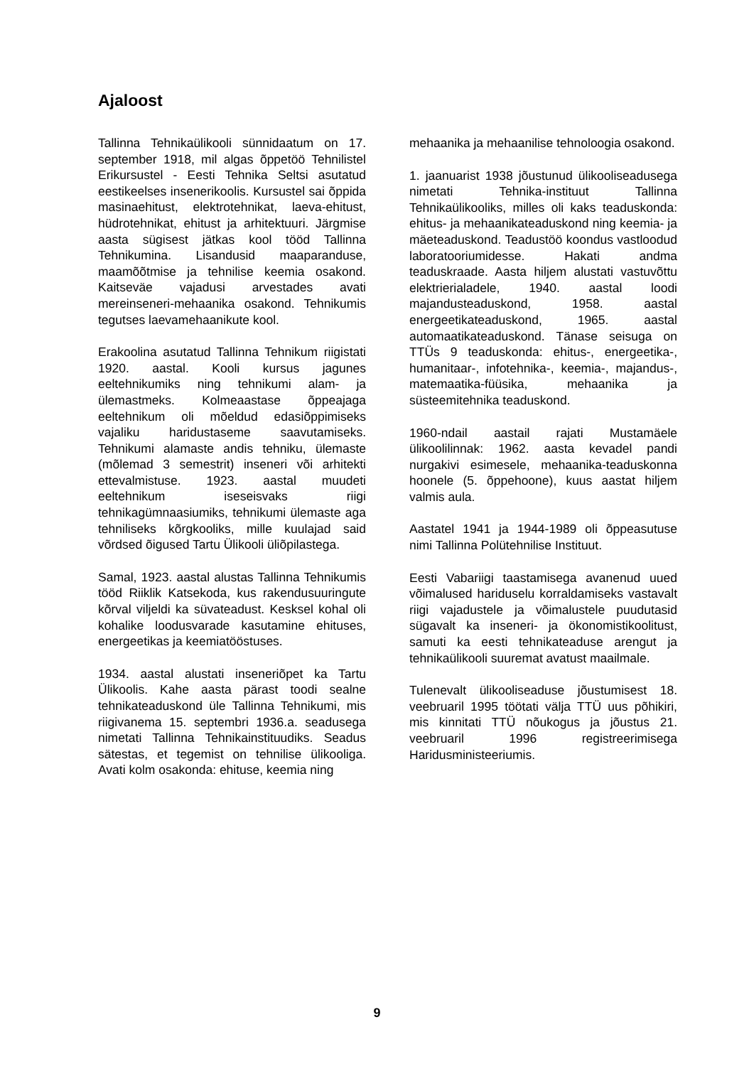Ajaloost
Tallinna Tehnikaülikooli sünnidaatum on 17. september 1918, mil algas õppetöö Tehnilistel Erikursustel - Eesti Tehnika Seltsi asutatud eestikeelses insenerikoolis. Kursustel sai õppida masinaehitust, elektrotehnikat, laeva-ehitust, hüdrotehnikat, ehitust ja arhitektuuri. Järgmise aasta sügisest jätkas kool tööd Tallinna Tehnikumina. Lisandusid maaparanduse, maamõõtmise ja tehnilise keemia osakond. Kaitseväe vajadusi arvestades avati mereinseneri-mehaanika osakond. Tehnikumis tegutses laevamehaanikute kool.
Erakoolina asutatud Tallinna Tehnikum riigistati 1920. aastal. Kooli kursus jagunes eeltehnikumiks ning tehnikumi alam- ja ülemastmeks. Kolmeaastase õppeajaga eeltehnikum oli mõeldud edasiõppimiseks vajaliku haridustaseme saavutamiseks. Tehnikumi alamaste andis tehniku, ülemaste (mõlemad 3 semestrit) inseneri või arhitekti ettevalmistuse. 1923. aastal muudeti eeltehnikum iseseisvaks riigi tehnikagümnaasiumiks, tehnikumi ülemaste aga tehniliseks kõrgkooliks, mille kuulajad said võrdsed õigused Tartu Ülikooli üliõpilastega.
Samal, 1923. aastal alustas Tallinna Tehnikumis tööd Riiklik Katsekoda, kus rakendusuuringute kõrval viljeldi ka süvateadust. Kesksel kohal oli kohalike loodusvarade kasutamine ehituses, energeetikas ja keemiatööstuses.
1934. aastal alustati inseneriõpet ka Tartu Ülikoolis. Kahe aasta pärast toodi sealne tehnikateaduskond üle Tallinna Tehnikumi, mis riigivanema 15. septembri 1936.a. seadusega nimetati Tallinna Tehnikainstituudiks. Seadus sätestas, et tegemist on tehnilise ülikooliga. Avati kolm osakonda: ehituse, keemia ning
mehaanika ja mehaanilise tehnoloogia osakond.
1. jaanuarist 1938 jõustunud ülikooliseadusega nimetati Tehnika-instituut Tallinna Tehnikaülikooliks, milles oli kaks teaduskonda: ehitus- ja mehaanikateaduskond ning keemia- ja mäeteaduskond. Teadustöö koondus vastloodud laboratooriumidesse. Hakati andma teaduskraade. Aasta hiljem alustati vastuvõttu elektrierialadele, 1940. aastal loodi majandusteaduskond, 1958. aastal energeetikateaduskond, 1965. aastal automaatikateaduskond. Tänase seisuga on TTÜs 9 teaduskonda: ehitus-, energeetika-, humanitaar-, infotehnika-, keemia-, majandus-, matemaatika-füüsika, mehaanika ja süsteemitehnika teaduskond.
1960-ndail aastail rajati Mustamäele ülikoolilinnak: 1962. aasta kevadel pandi nurgakivi esimesele, mehaanika-teaduskonna hoonele (5. õppehoone), kuus aastat hiljem valmis aula.
Aastatel 1941 ja 1944-1989 oli õppeasutuse nimi Tallinna Polütehnilise Instituut.
Eesti Vabariigi taastamisega avanenud uued võimalused hariduselu korraldamiseks vastavalt riigi vajadustele ja võimalustele puudutasid sügavalt ka inseneri- ja ökonomistikoolitust, samuti ka eesti tehnikateaduse arengut ja tehnikaülikooli suuremat avatust maailmale.
Tulenevalt ülikooliseaduse jõustumisest 18. veebruaril 1995 töötati välja TTÜ uus põhikiri, mis kinnitati TTÜ nõukogus ja jõustus 21. veebruaril 1996 registreerimisega Haridusministeeriumis.
9